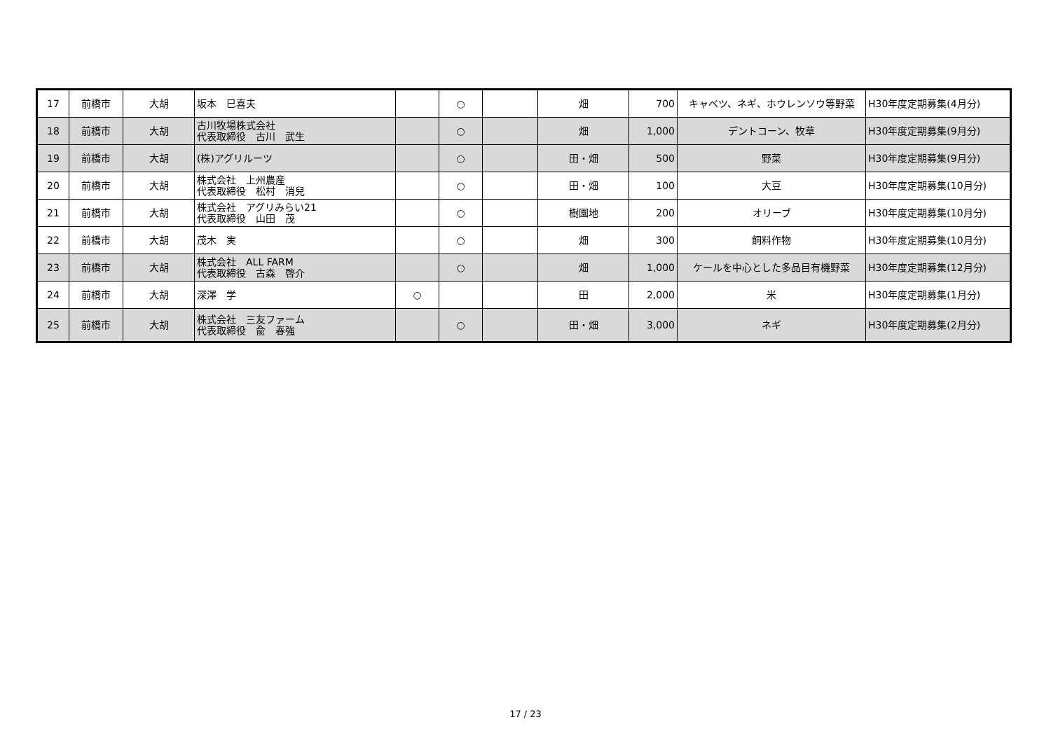| 17 | 前橋市 | 大胡 | 坂本 巳喜夫 | | ○ | | 畑 | 700 | キャベツ、ネギ、ホウレンソウ等野菜 | H30年度定期募集(4月分) |
| 18 | 前橋市 | 大胡 | 古川牧場株式会社 代表取締役 古川 武生 | | ○ | | 畑 | 1,000 | デントコーン、牧草 | H30年度定期募集(9月分) |
| 19 | 前橋市 | 大胡 | (株)アグリルーツ | | ○ | | 田・畑 | 500 | 野菜 | H30年度定期募集(9月分) |
| 20 | 前橋市 | 大胡 | 株式会社 上州農産 代表取締役 松村 消兒 | | ○ | | 田・畑 | 100 | 大豆 | H30年度定期募集(10月分) |
| 21 | 前橋市 | 大胡 | 株式会社 アグリみらい21 代表取締役 山田 茂 | | ○ | | 樹園地 | 200 | オリーブ | H30年度定期募集(10月分) |
| 22 | 前橋市 | 大胡 | 茂木 実 | | ○ | | 畑 | 300 | 飼料作物 | H30年度定期募集(10月分) |
| 23 | 前橋市 | 大胡 | 株式会社 ALL FARM 代表取締役 古森 啓介 | | ○ | | 畑 | 1,000 | ケールを中心とした多品目有機野菜 | H30年度定期募集(12月分) |
| 24 | 前橋市 | 大胡 | 深澤 学 | ○ | | | 田 | 2,000 | 米 | H30年度定期募集(1月分) |
| 25 | 前橋市 | 大胡 | 株式会社 三友ファーム 代表取締役 兪 春強 | | ○ | | 田・畑 | 3,000 | ネギ | H30年度定期募集(2月分) |
17 / 23